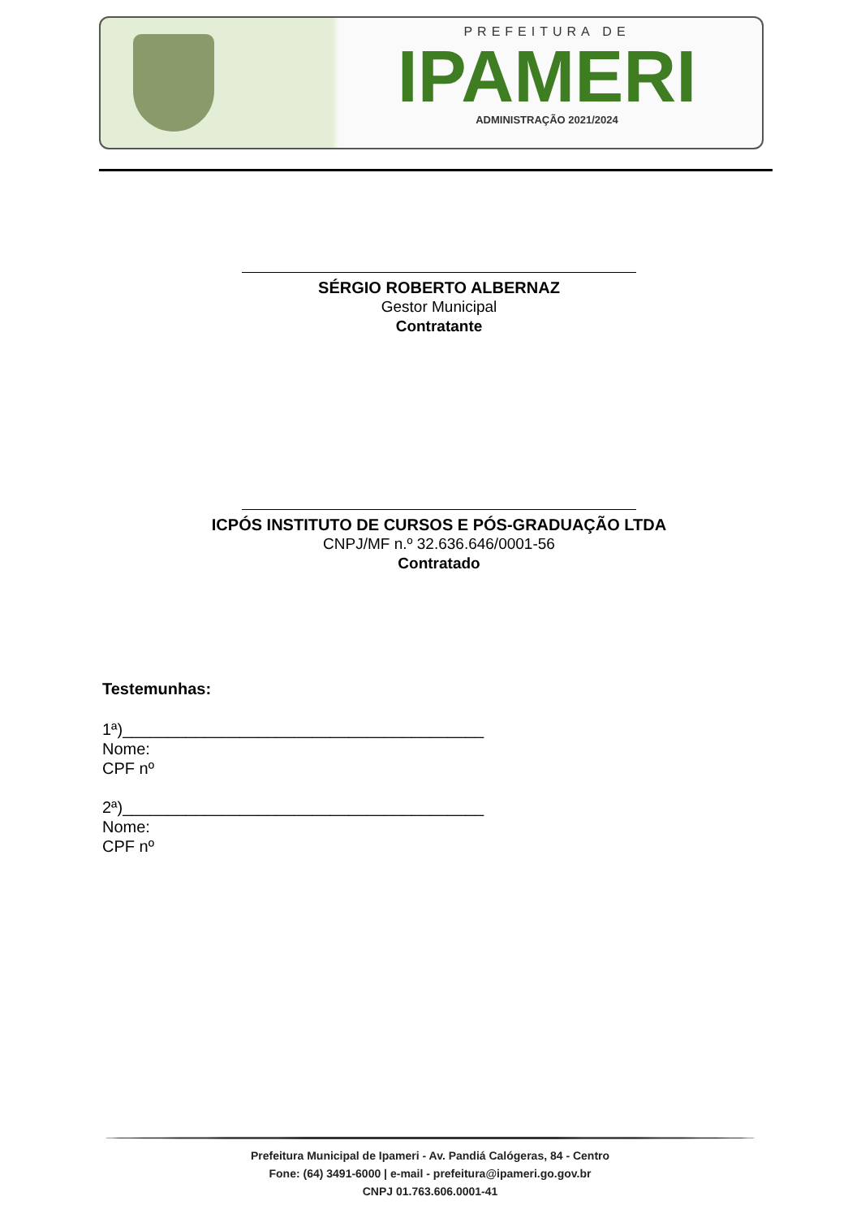PREFEITURA DE
IPAMERI
ADMINISTRAÇÃO 2021/2024
SÉRGIO ROBERTO ALBERNAZ
Gestor Municipal
Contratante
ICPÓS INSTITUTO DE CURSOS E PÓS-GRADUAÇÃO LTDA
CNPJ/MF n.º 32.636.646/0001-56
Contratado
Testemunhas:
1ª)________________________________________
Nome:
CPF nº
2ª)________________________________________
Nome:
CPF nº
Prefeitura Municipal de Ipameri - Av. Pandiá Calógeras, 84 - Centro
Fone: (64) 3491-6000 | e-mail - prefeitura@ipameri.go.gov.br
CNPJ 01.763.606.0001-41